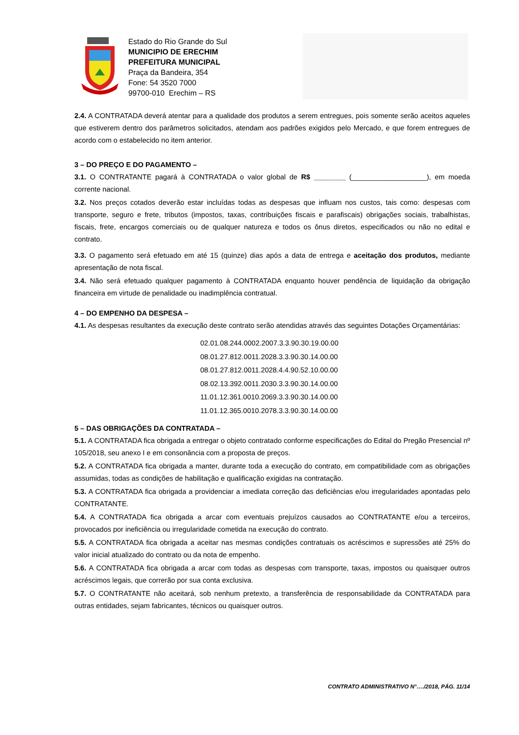Estado do Rio Grande do Sul
MUNICIPIO DE ERECHIM
PREFEITURA MUNICIPAL
Praça da Bandeira, 354
Fone: 54 3520 7000
99700-010 Erechim – RS
2.4. A CONTRATADA deverá atentar para a qualidade dos produtos a serem entregues, pois somente serão aceitos aqueles que estiverem dentro dos parâmetros solicitados, atendam aos padrões exigidos pelo Mercado, e que forem entregues de acordo com o estabelecido no item anterior.
3 – DO PREÇO E DO PAGAMENTO –
3.1. O CONTRATANTE pagará à CONTRATADA o valor global de R$ ________ (___________________), em moeda corrente nacional.
3.2. Nos preços cotados deverão estar incluídas todas as despesas que influam nos custos, tais como: despesas com transporte, seguro e frete, tributos (impostos, taxas, contribuições fiscais e parafiscais) obrigações sociais, trabalhistas, fiscais, frete, encargos comerciais ou de qualquer natureza e todos os ônus diretos, especificados ou não no edital e contrato.
3.3. O pagamento será efetuado em até 15 (quinze) dias após a data de entrega e aceitação dos produtos, mediante apresentação de nota fiscal.
3.4. Não será efetuado qualquer pagamento à CONTRATADA enquanto houver pendência de liquidação da obrigação financeira em virtude de penalidade ou inadimplência contratual.
4 – DO EMPENHO DA DESPESA –
4.1. As despesas resultantes da execução deste contrato serão atendidas através das seguintes Dotações Orçamentárias:
02.01.08.244.0002.2007.3.3.90.30.19.00.00
08.01.27.812.0011.2028.3.3.90.30.14.00.00
08.01.27.812.0011.2028.4.4.90.52.10.00.00
08.02.13.392.0011.2030.3.3.90.30.14.00.00
11.01.12.361.0010.2069.3.3.90.30.14.00.00
11.01.12.365.0010.2078.3.3.90.30.14.00.00
5 – DAS OBRIGAÇÕES DA CONTRATADA –
5.1. A CONTRATADA fica obrigada a entregar o objeto contratado conforme especificações do Edital do Pregão Presencial nº 105/2018, seu anexo I e em consonância com a proposta de preços.
5.2. A CONTRATADA fica obrigada a manter, durante toda a execução do contrato, em compatibilidade com as obrigações assumidas, todas as condições de habilitação e qualificação exigidas na contratação.
5.3. A CONTRATADA fica obrigada a providenciar a imediata correção das deficiências e/ou irregularidades apontadas pelo CONTRATANTE.
5.4. A CONTRATADA fica obrigada a arcar com eventuais prejuízos causados ao CONTRATANTE e/ou a terceiros, provocados por ineficiência ou irregularidade cometida na execução do contrato.
5.5. A CONTRATADA fica obrigada a aceitar nas mesmas condições contratuais os acréscimos e supressões até 25% do valor inicial atualizado do contrato ou da nota de empenho.
5.6. A CONTRATADA fica obrigada a arcar com todas as despesas com transporte, taxas, impostos ou quaisquer outros acréscimos legais, que correrão por sua conta exclusiva.
5.7. O CONTRATANTE não aceitará, sob nenhum pretexto, a transferência de responsabilidade da CONTRATADA para outras entidades, sejam fabricantes, técnicos ou quaisquer outros.
CONTRATO ADMINISTRATIVO N°…./2018, PÁG. 11/14